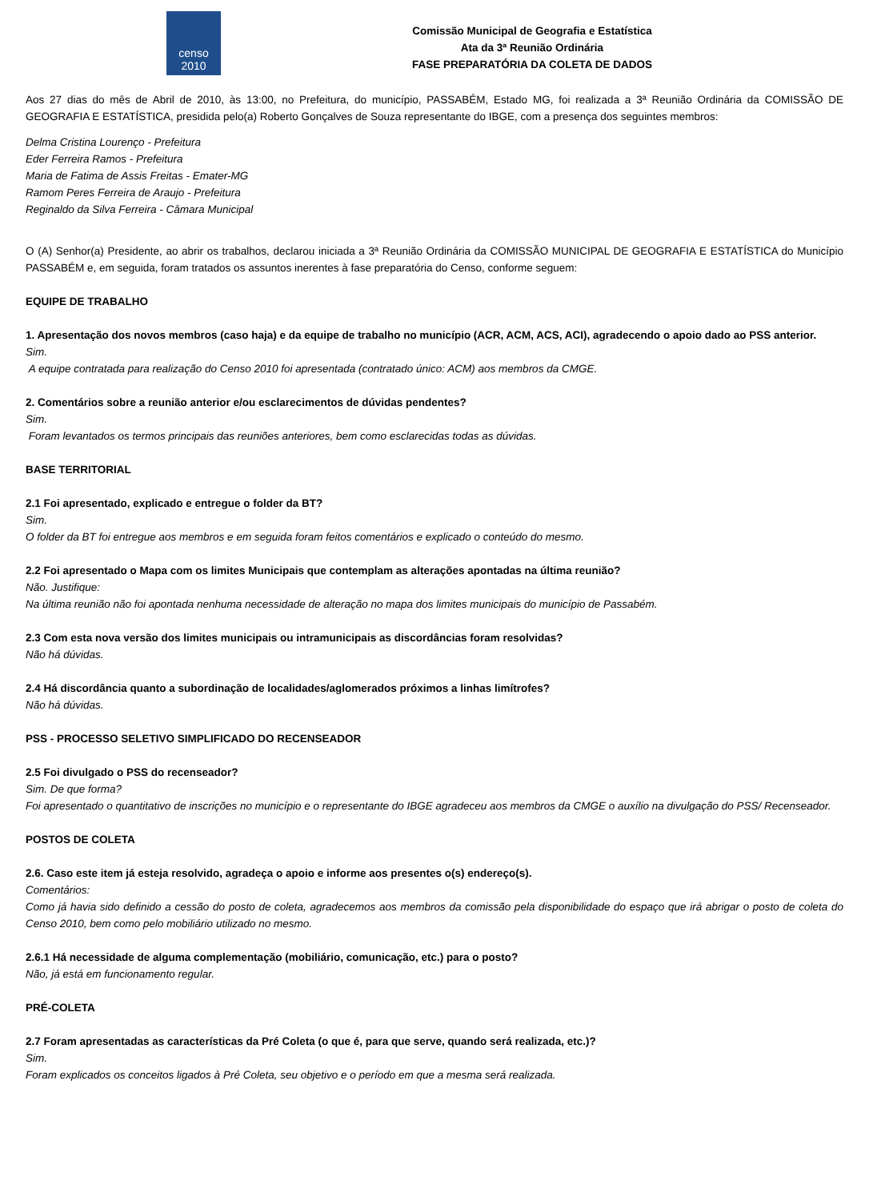censo
2010
Comissão Municipal de Geografia e Estatística
Ata da 3ª Reunião Ordinária
FASE PREPARATÓRIA DA COLETA DE DADOS
Aos 27 dias do mês de Abril de 2010, às 13:00, no Prefeitura, do município, PASSABÉM, Estado MG, foi realizada a 3ª Reunião Ordinária da COMISSÃO DE GEOGRAFIA E ESTATÍSTICA, presidida pelo(a) Roberto Gonçalves de Souza representante do IBGE, com a presença dos seguintes membros:
Delma Cristina Lourenço - Prefeitura
Eder Ferreira Ramos - Prefeitura
Maria de Fatima de Assis Freitas - Emater-MG
Ramom Peres Ferreira de Araujo - Prefeitura
Reginaldo da Silva Ferreira - Câmara Municipal
O (A) Senhor(a) Presidente, ao abrir os trabalhos, declarou iniciada a 3ª Reunião Ordinária da COMISSÃO MUNICIPAL DE GEOGRAFIA E ESTATÍSTICA do Município PASSABÉM e, em seguida, foram tratados os assuntos inerentes à fase preparatória do Censo, conforme seguem:
EQUIPE DE TRABALHO
1. Apresentação dos novos membros (caso haja) e da equipe de trabalho no município (ACR, ACM, ACS, ACI), agradecendo o apoio dado ao PSS anterior.
Sim.
A equipe contratada para realização do Censo 2010 foi apresentada (contratado único: ACM) aos membros da CMGE.
2. Comentários sobre a reunião anterior e/ou esclarecimentos de dúvidas pendentes?
Sim.
Foram levantados os termos principais das reuniões anteriores, bem como esclarecidas todas as dúvidas.
BASE TERRITORIAL
2.1 Foi apresentado, explicado e entregue o folder da BT?
Sim.
O folder da BT foi entregue aos membros e em seguida foram feitos comentários e explicado o conteúdo do mesmo.
2.2 Foi apresentado o Mapa com os limites Municipais que contemplam as alterações apontadas na última reunião?
Não. Justifique:
Na última reunião não foi apontada nenhuma necessidade de alteração no mapa dos limites municipais do município de Passabém.
2.3 Com esta nova versão dos limites municipais ou intramunicipais as discordâncias foram resolvidas?
Não há dúvidas.
2.4 Há discordância quanto a subordinação de localidades/aglomerados próximos a linhas limítrofes?
Não há dúvidas.
PSS - PROCESSO SELETIVO SIMPLIFICADO DO RECENSEADOR
2.5 Foi divulgado o PSS do recenseador?
Sim. De que forma?
Foi apresentado o quantitativo de inscrições no município e o representante do IBGE agradeceu aos membros da CMGE o auxílio na divulgação do PSS/ Recenseador.
POSTOS DE COLETA
2.6. Caso este item já esteja resolvido, agradeça o apoio e informe aos presentes o(s) endereço(s).
Comentários:
Como já havia sido definido a cessão do posto de coleta, agradecemos aos membros da comissão pela disponibilidade do espaço que irá abrigar o posto de coleta do Censo 2010, bem como pelo mobiliário utilizado no mesmo.
2.6.1 Há necessidade de alguma complementação (mobiliário, comunicação, etc.) para o posto?
Não, já está em funcionamento regular.
PRÉ-COLETA
2.7 Foram apresentadas as características da Pré Coleta (o que é, para que serve, quando será realizada, etc.)?
Sim.
Foram explicados os conceitos ligados à Pré Coleta, seu objetivo e o período em que a mesma será realizada.